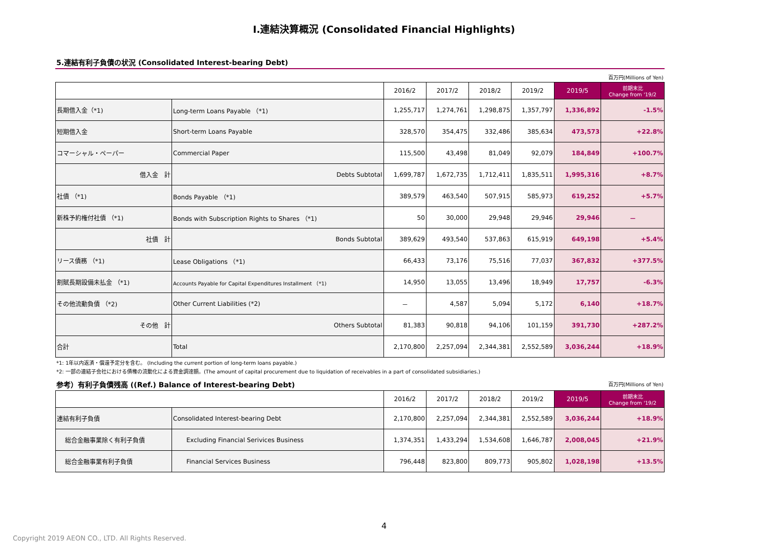Ⅰ.連結決算概況 (Consolidated Financial Highlights)
5.連結有利子負債の状況 (Consolidated Interest-bearing Debt)
百万円(Millions of Yen)
| | | 2016/2 | 2017/2 | 2018/2 | 2019/2 | 2019/5 | 前期末比 Change from '19/2 |
| --- | --- | --- | --- | --- | --- | --- | --- |
| 長期借入金（*1) | Long-term Loans Payable （*1) | 1,255,717 | 1,274,761 | 1,298,875 | 1,357,797 | 1,336,892 | -1.5% |
| 短期借入金 | Short-term Loans Payable | 328,570 | 354,475 | 332,486 | 385,634 | 473,573 | +22.8% |
| コマーシャル・ペーパー | Commercial Paper | 115,500 | 43,498 | 81,049 | 92,079 | 184,849 | +100.7% |
| 借入金 計 | Debts Subtotal | 1,699,787 | 1,672,735 | 1,712,411 | 1,835,511 | 1,995,316 | +8.7% |
| 社債 （*1) | Bonds Payable （*1) | 389,579 | 463,540 | 507,915 | 585,973 | 619,252 | +5.7% |
| 新株予約権付社債 （*1) | Bonds with Subscription Rights to Shares （*1) | 50 | 30,000 | 29,948 | 29,946 | 29,946 | － |
| 社債 計 | Bonds Subtotal | 389,629 | 493,540 | 537,863 | 615,919 | 649,198 | +5.4% |
| リース債務 （*1) | Lease Obligations （*1) | 66,433 | 73,176 | 75,516 | 77,037 | 367,832 | +377.5% |
| 割賦長期設備未払金 （*1) | Accounts Payable for Capital Expenditures Installment （*1) | 14,950 | 13,055 | 13,496 | 18,949 | 17,757 | -6.3% |
| その他流動負債 （*2) | Other Current Liabilities (*2) | － | 4,587 | 5,094 | 5,172 | 6,140 | +18.7% |
| その他 計 | Others Subtotal | 81,383 | 90,818 | 94,106 | 101,159 | 391,730 | +287.2% |
| 合計 | Total | 2,170,800 | 2,257,094 | 2,344,381 | 2,552,589 | 3,036,244 | +18.9% |
*1: 1年以内返済・償還予定分を含む。 (Including the current portion of long-term loans payable.)
*2: 一部の連結子会社における債権の流動化による資金調達額。(The amount of capital procurement due to liquidation of receivables in a part of consolidated subsidiaries.)
参考）有利子負債残高 ((Ref.) Balance of Interest-bearing Debt)
百万円(Millions of Yen)
| | | 2016/2 | 2017/2 | 2018/2 | 2019/2 | 2019/5 | 前期末比 Change from '19/2 |
| --- | --- | --- | --- | --- | --- | --- | --- |
| 連結有利子負債 | Consolidated Interest-bearing Debt | 2,170,800 | 2,257,094 | 2,344,381 | 2,552,589 | 3,036,244 | +18.9% |
| 総合金融事業除く有利子負債 | Excluding Financial Serivices Business | 1,374,351 | 1,433,294 | 1,534,608 | 1,646,787 | 2,008,045 | +21.9% |
| 総合金融事業有利子負債 | Financial Services Business | 796,448 | 823,800 | 809,773 | 905,802 | 1,028,198 | +13.5% |
4
Copyright 2019 AEON CO., LTD. All Rights Reserved.